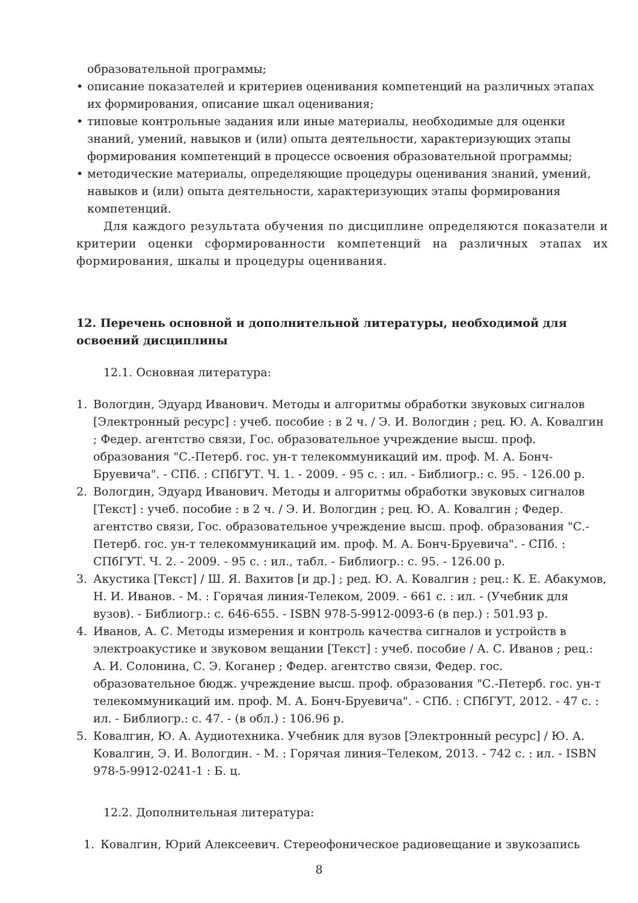образовательной программы;
• описание показателей и критериев оценивания компетенций на различных этапах их формирования, описание шкал оценивания;
• типовые контрольные задания или иные материалы, необходимые для оценки знаний, умений, навыков и (или) опыта деятельности, характеризующих этапы формирования компетенций в процессе освоения образовательной программы;
• методические материалы, определяющие процедуры оценивания знаний, умений, навыков и (или) опыта деятельности, характеризующих этапы формирования компетенций.
Для каждого результата обучения по дисциплине определяются показатели и критерии оценки сформированности компетенций на различных этапах их формирования, шкалы и процедуры оценивания.
12. Перечень основной и дополнительной литературы, необходимой для освоений дисциплины
12.1. Основная литература:
1. Вологдин, Эдуард Иванович. Методы и алгоритмы обработки звуковых сигналов [Электронный ресурс] : учеб. пособие : в 2 ч. / Э. И. Вологдин ; рец. Ю. А. Ковалгин ; Федер. агентство связи, Гос. образовательное учреждение высш. проф. образования "С.-Петерб. гос. ун-т телекоммуникаций им. проф. М. А. Бонч-Бруевича". - СПб. : СПбГУТ. Ч. 1. - 2009. - 95 с. : ил. - Библиогр.: с. 95. - 126.00 р.
2. Вологдин, Эдуард Иванович. Методы и алгоритмы обработки звуковых сигналов [Текст] : учеб. пособие : в 2 ч. / Э. И. Вологдин ; рец. Ю. А. Ковалгин ; Федер. агентство связи, Гос. образовательное учреждение высш. проф. образования "С.-Петерб. гос. ун-т телекоммуникаций им. проф. М. А. Бонч-Бруевича". - СПб. : СПбГУТ. Ч. 2. - 2009. - 95 с. : ил., табл. - Библиогр.: с. 95. - 126.00 р.
3. Акустика [Текст] / Ш. Я. Вахитов [и др.] ; ред. Ю. А. Ковалгин ; рец.: К. Е. Абакумов, Н. И. Иванов. - М. : Горячая линия-Телеком, 2009. - 661 с. : ил. - (Учебник для вузов). - Библиогр.: с. 646-655. - ISBN 978-5-9912-0093-6 (в пер.) : 501.93 р.
4. Иванов, А. С. Методы измерения и контроль качества сигналов и устройств в электроакустике и звуковом вещании [Текст] : учеб. пособие / А. С. Иванов ; рец.: А. И. Солонина, С. Э. Коганер ; Федер. агентство связи, Федер. гос. образовательное бюдж. учреждение высш. проф. образования "С.-Петерб. гос. ун-т телекоммуникаций им. проф. М. А. Бонч-Бруевича". - СПб. : СПбГУТ, 2012. - 47 с. : ил. - Библиогр.: с. 47. - (в обл.) : 106.96 р.
5. Ковалгин, Ю. А. Аудиотехника. Учебник для вузов [Электронный ресурс] / Ю. А. Ковалгин, Э. И. Вологдин. - М. : Горячая линия–Телеком, 2013. - 742 с. : ил. - ISBN 978-5-9912-0241-1 : Б. ц.
12.2. Дополнительная литература:
1. Ковалгин, Юрий Алексеевич. Стереофоническое радиовещание и звукозапись
8